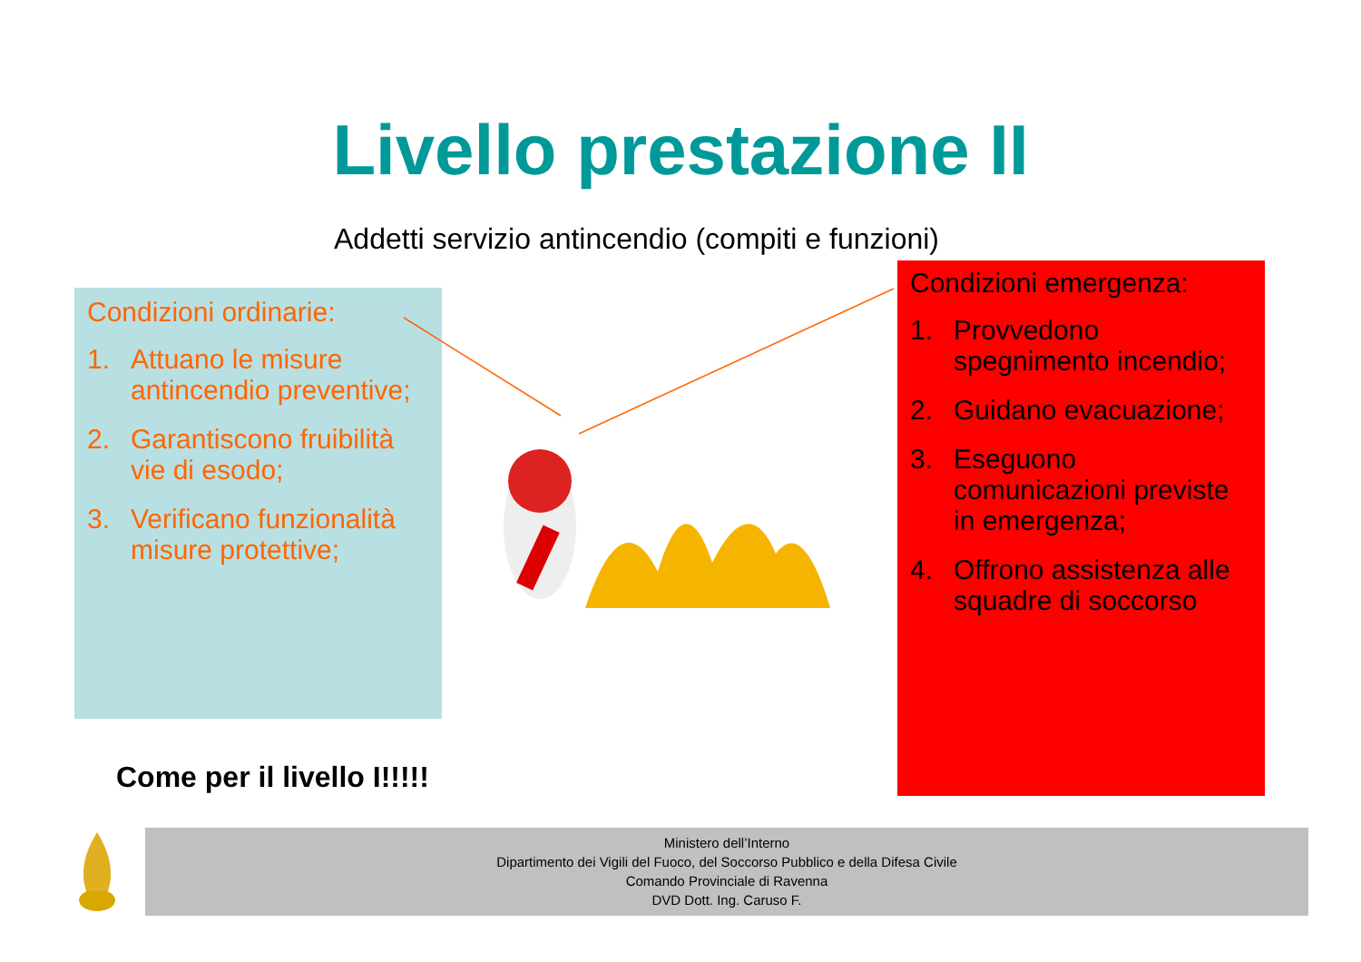Livello prestazione II
Addetti servizio antincendio (compiti e funzioni)
Condizioni ordinarie:
1. Attuano le misure antincendio preventive;
2. Garantiscono fruibilità vie di esodo;
3. Verificano funzionalità misure protettive;
Condizioni emergenza:
1. Provvedono spegnimento incendio;
2. Guidano evacuazione;
3. Eseguono comunicazioni previste in emergenza;
4. Offrono assistenza alle squadre di soccorso
Come per il livello I!!!!!
Ministero dell’Interno
Dipartimento dei Vigili del Fuoco, del Soccorso Pubblico e della Difesa Civile
Comando Provinciale di Ravenna
DVD Dott. Ing. Caruso F.